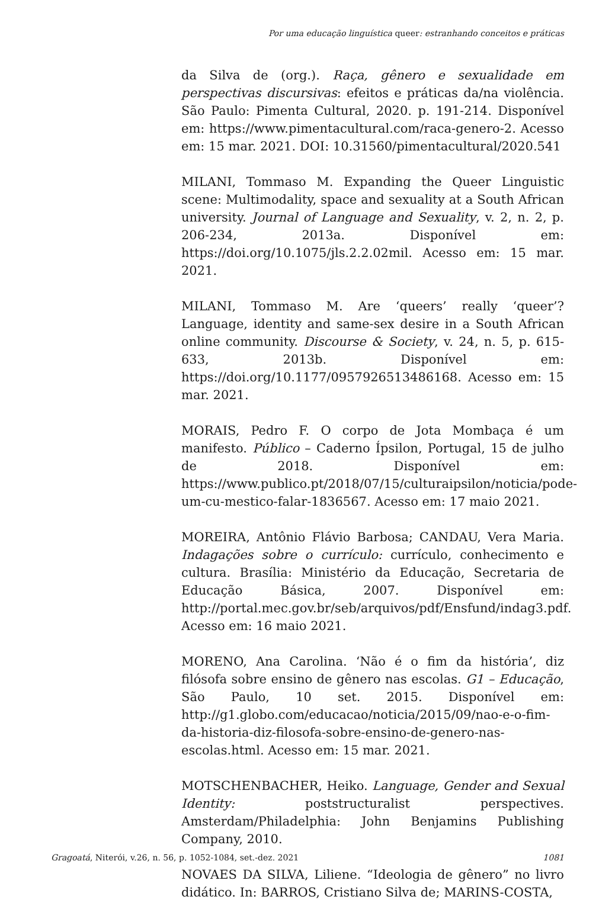Por uma educação linguística queer: estranhando conceitos e práticas
da Silva de (org.). Raça, gênero e sexualidade em perspectivas discursivas: efeitos e práticas da/na violência. São Paulo: Pimenta Cultural, 2020. p. 191-214. Disponível em: https://www.pimentacultural.com/raca-genero-2. Acesso em: 15 mar. 2021. DOI: 10.31560/pimentacultural/2020.541
MILANI, Tommaso M. Expanding the Queer Linguistic scene: Multimodality, space and sexuality at a South African university. Journal of Language and Sexuality, v. 2, n. 2, p. 206-234, 2013a. Disponível em: https://doi.org/10.1075/jls.2.2.02mil. Acesso em: 15 mar. 2021.
MILANI, Tommaso M. Are ‘queers’ really ‘queer’? Language, identity and same-sex desire in a South African online community. Discourse & Society, v. 24, n. 5, p. 615-633, 2013b. Disponível em: https://doi.org/10.1177/0957926513486168. Acesso em: 15 mar. 2021.
MORAIS, Pedro F. O corpo de Jota Mombaça é um manifesto. Público – Caderno Ípsilon, Portugal, 15 de julho de 2018. Disponível em: https://www.publico.pt/2018/07/15/culturaipsilon/noticia/pode-um-cu-mestico-falar-1836567. Acesso em: 17 maio 2021.
MOREIRA, Antônio Flávio Barbosa; CANDAU, Vera Maria. Indagações sobre o currículo: currículo, conhecimento e cultura. Brasília: Ministério da Educação, Secretaria de Educação Básica, 2007. Disponível em: http://portal.mec.gov.br/seb/arquivos/pdf/Ensfund/indag3.pdf. Acesso em: 16 maio 2021.
MORENO, Ana Carolina. ‘Não é o fim da história’, diz filósofa sobre ensino de gênero nas escolas. G1 – Educação, São Paulo, 10 set. 2015. Disponível em: http://g1.globo.com/educacao/noticia/2015/09/nao-e-o-fim-da-historia-diz-filosofa-sobre-ensino-de-genero-nas-escolas.html. Acesso em: 15 mar. 2021.
MOTSCHENBACHER, Heiko. Language, Gender and Sexual Identity: poststructuralist perspectives. Amsterdam/Philadelphia: John Benjamins Publishing Company, 2010.
NOVAES DA SILVA, Liliene. “Ideologia de gênero” no livro didático. In: BARROS, Cristiano Silva de; MARINS-COSTA,
Gragoatá, Niterói, v.26, n. 56, p. 1052-1084, set.-dez. 2021
1081